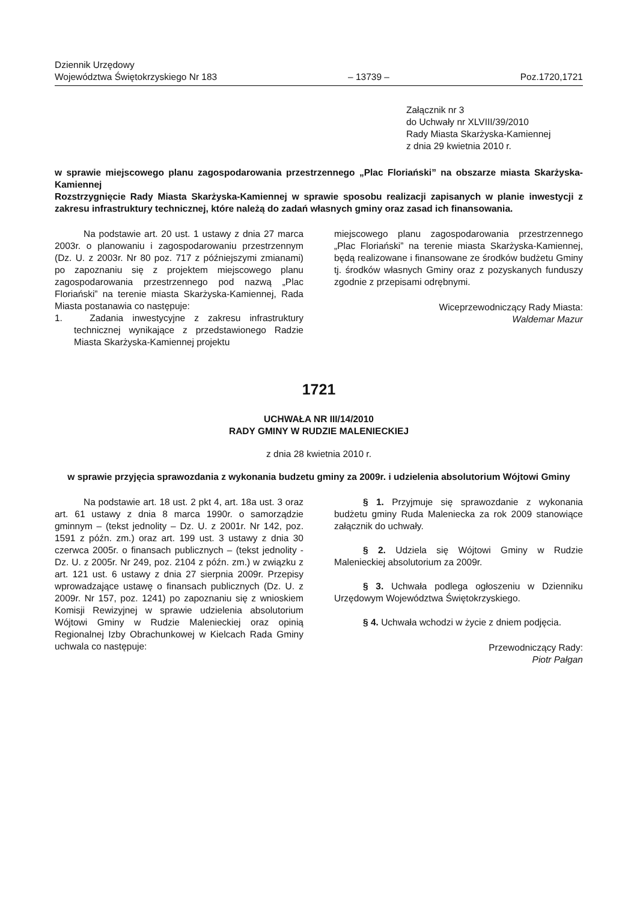Dziennik Urzędowy
Województwa Świętokrzyskiego Nr 183
– 13739 –
Poz.1720,1721
Załącznik nr 3
do Uchwały nr XLVIII/39/2010
Rady Miasta Skarżyska-Kamiennej
z dnia 29 kwietnia 2010 r.
w sprawie miejscowego planu zagospodarowania przestrzennego „Plac Floriański” na obszarze miasta Skarżyska-Kamiennej
Rozstrzygnięcie Rady Miasta Skarżyska-Kamiennej w sprawie sposobu realizacji zapisanych w planie inwestycji z zakresu infrastruktury technicznej, które należą do zadań własnych gminy oraz zasad ich finansowania.
Na podstawie art. 20 ust. 1 ustawy z dnia 27 marca 2003r. o planowaniu i zagospodarowaniu przestrzennym (Dz. U. z 2003r. Nr 80 poz. 717 z późniejszymi zmianami) po zapoznaniu się z projektem miejscowego planu zagospodarowania przestrzennego pod nazwą „Plac Floriański” na terenie miasta Skarżyska-Kamiennej, Rada Miasta postanawia co następuje:
1. Zadania inwestycyjne z zakresu infrastruktury technicznej wynikające z przedstawionego Radzie Miasta Skarżyska-Kamiennej projektu
miejscowego planu zagospodarowania przestrzennego „Plac Floriański” na terenie miasta Skarżyska-Kamiennej, będą realizowane i finansowane ze środków budżetu Gminy tj. środków własnych Gminy oraz z pozyskanych funduszy zgodnie z przepisami odrębnymi.
Wiceprzewodniczący Rady Miasta:
Waldemar Mazur
1721
UCHWAŁA NR III/14/2010
RADY GMINY W RUDZIE MALENIECKIEJ
z dnia 28 kwietnia 2010 r.
w sprawie przyjęcia sprawozdania z wykonania budzetu gminy za 2009r. i udzielenia absolutorium Wójtowi Gminy
Na podstawie art. 18 ust. 2 pkt 4, art. 18a ust. 3 oraz art. 61 ustawy z dnia 8 marca 1990r. o samorządzie gminnym – (tekst jednolity – Dz. U. z 2001r. Nr 142, poz. 1591 z późn. zm.) oraz art. 199 ust. 3 ustawy z dnia 30 czerwca 2005r. o finansach publicznych – (tekst jednolity - Dz. U. z 2005r. Nr 249, poz. 2104 z późn. zm.) w związku z art. 121 ust. 6 ustawy z dnia 27 sierpnia 2009r. Przepisy wprowadzające ustawę o finansach publicznych (Dz. U. z 2009r. Nr 157, poz. 1241) po zapoznaniu się z wnioskiem Komisji Rewizyjnej w sprawie udzielenia absolutorium Wójtowi Gminy w Rudzie Malenieckiej oraz opinią Regionalnej Izby Obrachunkowej w Kielcach Rada Gminy uchwala co następuje:
§ 1. Przyjmuje się sprawozdanie z wykonania budżetu gminy Ruda Maleniecka za rok 2009 stanowiące załącznik do uchwały.
§ 2. Udziela się Wójtowi Gminy w Rudzie Malenieckiej absolutorium za 2009r.
§ 3. Uchwała podlega ogłoszeniu w Dzienniku Urzędowym Województwa Świętokrzyskiego.
§ 4. Uchwała wchodzi w życie z dniem podjęcia.
Przewodniczący Rady:
Piotr Pałgan